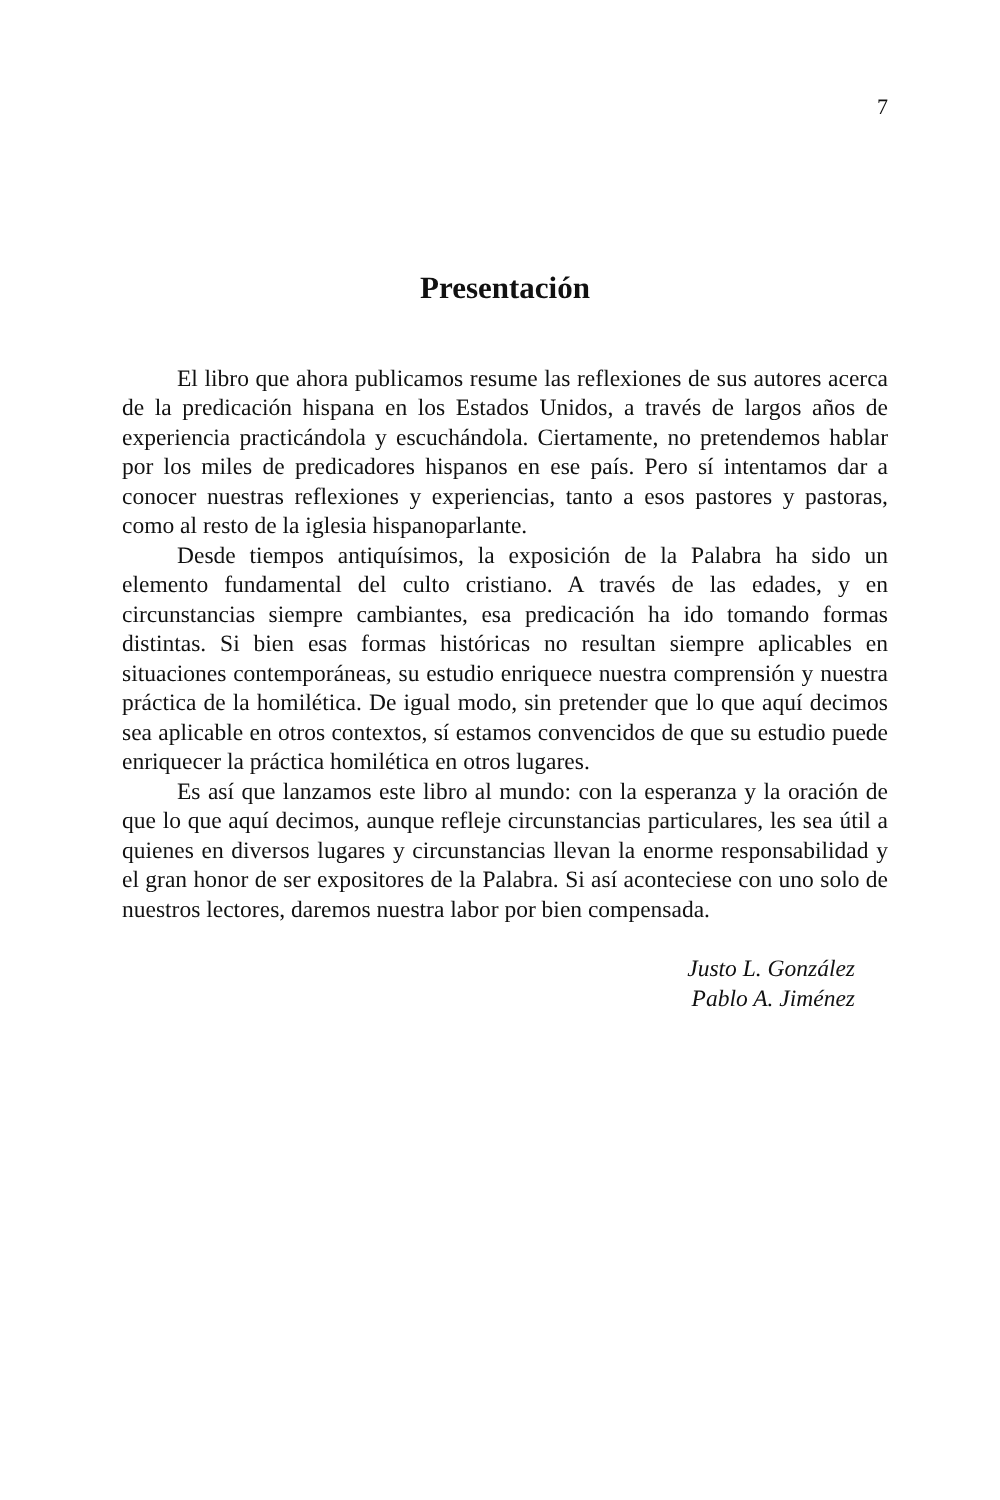7
Presentación
El libro que ahora publicamos resume las reflexiones de sus autores acerca de la predicación hispana en los Estados Unidos, a través de largos años de experiencia practicándola y escuchándola. Ciertamente, no pretendemos hablar por los miles de predicadores hispanos en ese país. Pero sí intentamos dar a conocer nuestras reflexiones y experiencias, tanto a esos pastores y pastoras, como al resto de la iglesia hispanoparlante.
Desde tiempos antiquísimos, la exposición de la Palabra ha sido un elemento fundamental del culto cristiano. A través de las edades, y en circunstancias siempre cambiantes, esa predicación ha ido tomando formas distintas. Si bien esas formas históricas no resultan siempre aplicables en situaciones contemporáneas, su estudio enriquece nuestra comprensión y nuestra práctica de la homilética. De igual modo, sin pretender que lo que aquí decimos sea aplicable en otros contextos, sí estamos convencidos de que su estudio puede enriquecer la práctica homilética en otros lugares.
Es así que lanzamos este libro al mundo: con la esperanza y la oración de que lo que aquí decimos, aunque refleje circunstancias particulares, les sea útil a quienes en diversos lugares y circunstancias llevan la enorme responsabilidad y el gran honor de ser expositores de la Palabra. Si así aconteciese con uno solo de nuestros lectores, daremos nuestra labor por bien compensada.
Justo L. González
Pablo A. Jiménez